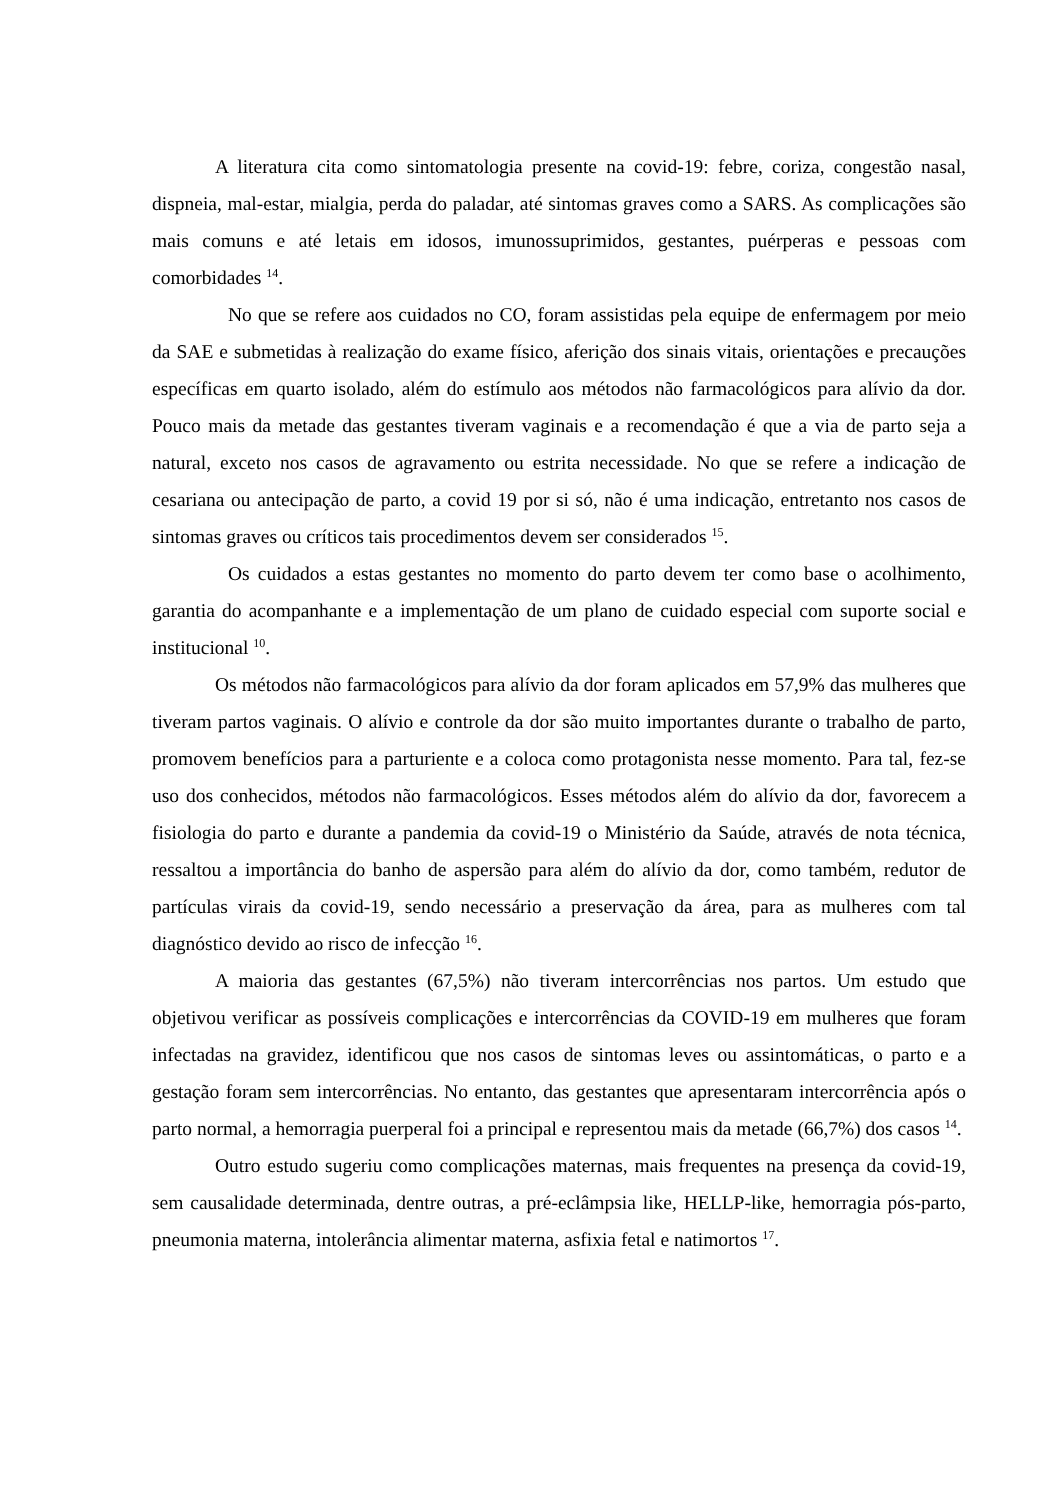A literatura cita como sintomatologia presente na covid-19: febre, coriza, congestão nasal, dispneia, mal-estar, mialgia, perda do paladar, até sintomas graves como a SARS. As complicações são mais comuns e até letais em idosos, imunossuprimidos, gestantes, puérperas e pessoas com comorbidades <sup>14</sup>.
No que se refere aos cuidados no CO, foram assistidas pela equipe de enfermagem por meio da SAE e submetidas à realização do exame físico, aferição dos sinais vitais, orientações e precauções específicas em quarto isolado, além do estímulo aos métodos não farmacológicos para alívio da dor. Pouco mais da metade das gestantes tiveram vaginais e a recomendação é que a via de parto seja a natural, exceto nos casos de agravamento ou estrita necessidade. No que se refere a indicação de cesariana ou antecipação de parto, a covid 19 por si só, não é uma indicação, entretanto nos casos de sintomas graves ou críticos tais procedimentos devem ser considerados <sup>15</sup>.
Os cuidados a estas gestantes no momento do parto devem ter como base o acolhimento, garantia do acompanhante e a implementação de um plano de cuidado especial com suporte social e institucional <sup>10</sup>.
Os métodos não farmacológicos para alívio da dor foram aplicados em 57,9% das mulheres que tiveram partos vaginais. O alívio e controle da dor são muito importantes durante o trabalho de parto, promovem benefícios para a parturiente e a coloca como protagonista nesse momento. Para tal, fez-se uso dos conhecidos, métodos não farmacológicos. Esses métodos além do alívio da dor, favorecem a fisiologia do parto e durante a pandemia da covid-19 o Ministério da Saúde, através de nota técnica, ressaltou a importância do banho de aspersão para além do alívio da dor, como também, redutor de partículas virais da covid-19, sendo necessário a preservação da área, para as mulheres com tal diagnóstico devido ao risco de infecção <sup>16</sup>.
A maioria das gestantes (67,5%) não tiveram intercorrências nos partos. Um estudo que objetivou verificar as possíveis complicações e intercorrências da COVID-19 em mulheres que foram infectadas na gravidez, identificou que nos casos de sintomas leves ou assintomáticas, o parto e a gestação foram sem intercorrências. No entanto, das gestantes que apresentaram intercorrência após o parto normal, a hemorragia puerperal foi a principal e representou mais da metade (66,7%) dos casos <sup>14</sup>.
Outro estudo sugeriu como complicações maternas, mais frequentes na presença da covid-19, sem causalidade determinada, dentre outras, a pré-eclâmpsia like, HELLP-like, hemorragia pós-parto, pneumonia materna, intolerância alimentar materna, asfixia fetal e natimortos <sup>17</sup>.